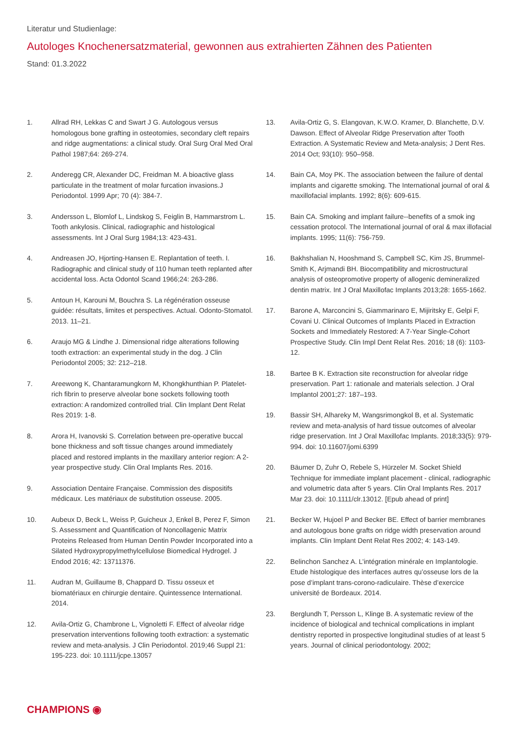Literatur und Studienlage:
Autologes Knochenersatzmaterial, gewonnen aus extrahierten Zähnen des Patienten
Stand: 01.3.2022
1. Allrad RH, Lekkas C and Swart J G. Autologous versus homologous bone grafting in osteotomies, secondary cleft repairs and ridge augmentations: a clinical study. Oral Surg Oral Med Oral Pathol 1987;64: 269-274.
2. Anderegg CR, Alexander DC, Freidman M. A bioactive glass particulate in the treatment of molar furcation invasions.J Periodontol. 1999 Apr; 70 (4): 384-7.
3. Andersson L, Blomlof L, Lindskog S, Feiglin B, Hammarstrom L. Tooth ankylosis. Clinical, radiographic and histological assessments. Int J Oral Surg 1984;13: 423-431.
4. Andreasen JO, Hjorting-Hansen E. Replantation of teeth. I. Radiographic and clinical study of 110 human teeth replanted after accidental loss. Acta Odontol Scand 1966;24: 263-286.
5. Antoun H, Karouni M, Bouchra S. La régénération osseuse guidée: résultats, limites et perspectives. Actual. Odonto-Stomatol. 2013. 11–21.
6. Araujo MG & Lindhe J. Dimensional ridge alterations following tooth extraction: an experimental study in the dog. J Clin Periodontol 2005; 32: 212–218.
7. Areewong K, Chantaramungkorn M, Khongkhunthian P. Platelet-rich fibrin to preserve alveolar bone sockets following tooth extraction: A randomized controlled trial. Clin Implant Dent Relat Res 2019: 1-8.
8. Arora H, Ivanovski S. Correlation between pre-operative buccal bone thickness and soft tissue changes around immediately placed and restored implants in the maxillary anterior region: A 2-year prospective study. Clin Oral Implants Res. 2016.
9. Association Dentaire Française. Commission des dispositifs médicaux. Les matériaux de substitution osseuse. 2005.
10. Aubeux D, Beck L, Weiss P, Guicheux J, Enkel B, Perez F, Simon S. Assessment and Quantification of Noncollagenic Matrix Proteins Released from Human Dentin Powder Incorporated into a Silated Hydroxypropylmethylcellulose Biomedical Hydrogel. J Endod 2016; 42: 13711376.
11. Audran M, Guillaume B, Chappard D. Tissu osseux et biomatériaux en chirurgie dentaire. Quintessence International. 2014.
12. Avila-Ortiz G, Chambrone L, Vignoletti F. Effect of alveolar ridge preservation interventions following tooth extraction: a systematic review and meta-analysis. J Clin Periodontol. 2019;46 Suppl 21: 195-223. doi: 10.1111/jcpe.13057
13. Avila-Ortiz G, S. Elangovan, K.W.O. Kramer, D. Blanchette, D.V. Dawson. Effect of Alveolar Ridge Preservation after Tooth Extraction. A Systematic Review and Meta-analysis; J Dent Res. 2014 Oct; 93(10): 950–958.
14. Bain CA, Moy PK. The association between the failure of dental implants and cigarette smoking. The International journal of oral & maxillofacial implants. 1992; 8(6): 609-615.
15. Bain CA. Smoking and implant failure--benefits of a smok ing cessation protocol. The International journal of oral & max illofacial implants. 1995; 11(6): 756-759.
16. Bakhshalian N, Hooshmand S, Campbell SC, Kim JS, Brummel-Smith K, Arjmandi BH. Biocompatibility and microstructural analysis of osteopromotive property of allogenic demineralized dentin matrix. Int J Oral Maxillofac Implants 2013;28: 1655-1662.
17. Barone A, Marconcini S, Giammarinaro E, Mijiritsky E, Gelpi F, Covani U. Clinical Outcomes of Implants Placed in Extraction Sockets and Immediately Restored: A 7-Year Single-Cohort Prospective Study. Clin Impl Dent Relat Res. 2016; 18 (6): 1103-12.
18. Bartee B K. Extraction site reconstruction for alveolar ridge preservation. Part 1: rationale and materials selection. J Oral Implantol 2001;27: 187–193.
19. Bassir SH, Alhareky M, Wangsrimongkol B, et al. Systematic review and meta-analysis of hard tissue outcomes of alveolar ridge preservation. Int J Oral Maxillofac Implants. 2018;33(5): 979-994. doi: 10.11607/jomi.6399
20. Bäumer D, Zuhr O, Rebele S, Hürzeler M. Socket Shield Technique for immediate implant placement - clinical, radiographic and volumetric data after 5 years. Clin Oral Implants Res. 2017 Mar 23. doi: 10.1111/clr.13012. [Epub ahead of print]
21. Becker W, Hujoel P and Becker BE. Effect of barrier membranes and autologous bone grafts on ridge width preservation around implants. Clin Implant Dent Relat Res 2002; 4: 143-149.
22. Belinchon Sanchez A. L’intégration minérale en Implantologie. Etude histologique des interfaces autres qu’osseuse lors de la pose d’implant trans-corono-radiculaire. Thèse d’exercice université de Bordeaux. 2014.
23. Berglundh T, Persson L, Klinge B. A systematic review of the incidence of biological and technical complications in implant dentistry reported in prospective longitudinal studies of at least 5 years. Journal of clinical periodontology. 2002;
CHAMPIONS ◉